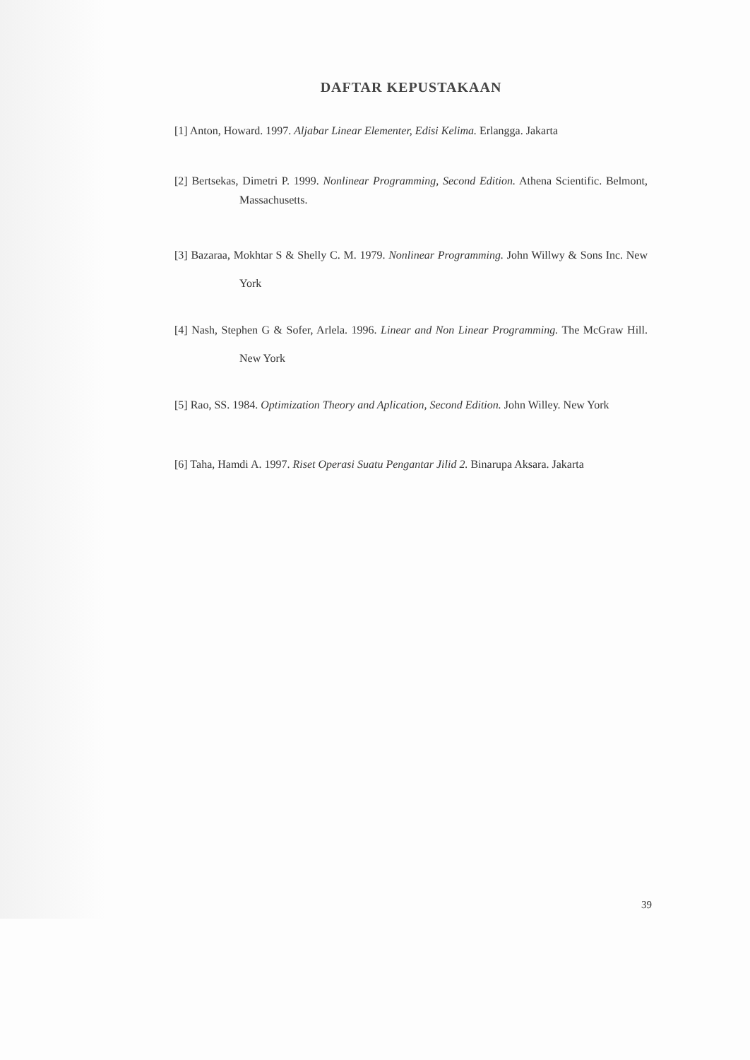DAFTAR KEPUSTAKAAN
[1] Anton, Howard. 1997. Aljabar Linear Elementer, Edisi Kelima. Erlangga. Jakarta
[2] Bertsekas, Dimetri P. 1999. Nonlinear Programming, Second Edition. Athena Scientific. Belmont, Massachusetts.
[3] Bazaraa, Mokhtar S & Shelly C. M. 1979. Nonlinear Programming. John Willwy & Sons Inc. New York
[4] Nash, Stephen G & Sofer, Arlela. 1996. Linear and Non Linear Programming. The McGraw Hill. New York
[5] Rao, SS. 1984. Optimization Theory and Aplication, Second Edition. John Willey. New York
[6] Taha, Hamdi A. 1997. Riset Operasi Suatu Pengantar Jilid 2. Binarupa Aksara. Jakarta
39